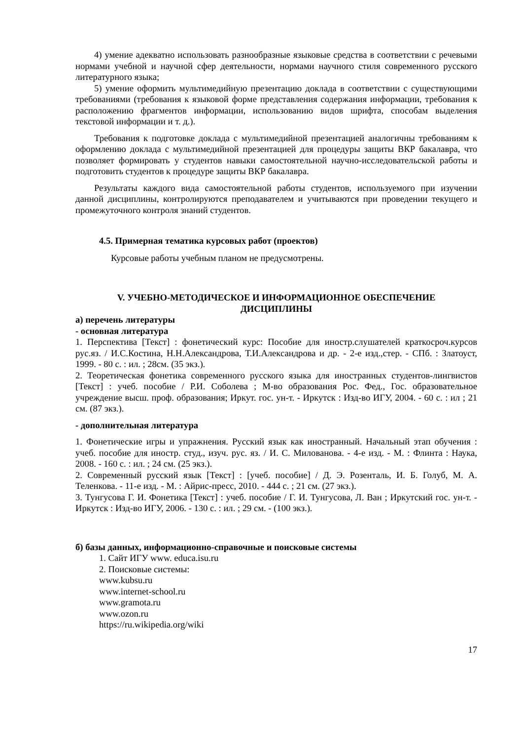4) умение адекватно использовать разнообразные языковые средства в соответствии с речевыми нормами учебной и научной сфер деятельности, нормами научного стиля современного русского литературного языка;
5) умение оформить мультимедийную презентацию доклада в соответствии с существующими требованиями (требования к языковой форме представления содержания информации, требования к расположению фрагментов информации, использованию видов шрифта, способам выделения текстовой информации и т. д.).
Требования к подготовке доклада с мультимедийной презентацией аналогичны требованиям к оформлению доклада с мультимедийной презентацией для процедуры защиты ВКР бакалавра, что позволяет формировать у студентов навыки самостоятельной научно-исследовательской работы и подготовить студентов к процедуре защиты ВКР бакалавра.
Результаты каждого вида самостоятельной работы студентов, используемого при изучении данной дисциплины, контролируются преподавателем и учитываются при проведении текущего и промежуточного контроля знаний студентов.
4.5. Примерная тематика курсовых работ (проектов)
Курсовые работы учебным планом не предусмотрены.
V. УЧЕБНО-МЕТОДИЧЕСКОЕ И ИНФОРМАЦИОННОЕ ОБЕСПЕЧЕНИЕ
ДИСЦИПЛИНЫ
а) перечень литературы
- основная литература
1. Перспектива [Текст] : фонетический курс: Пособие для иностр.слушателей краткосроч.курсов рус.яз. / И.С.Костина, Н.Н.Александрова, Т.И.Александрова и др. - 2-е изд.,стер. - СПб. : Златоуст, 1999. - 80 с. : ил. ; 28см. (35 экз.).
2. Теоретическая фонетика современного русского языка для иностранных студентов-лингвистов [Текст] : учеб. пособие / Р.И. Соболева ; М-во образования Рос. Фед., Гос. образовательное учреждение высш. проф. образования; Иркут. гос. ун-т. - Иркутск : Изд-во ИГУ, 2004. - 60 с. : ил ; 21 см. (87 экз.).
- дополнительная литература
1. Фонетические игры и упражнения. Русский язык как иностранный. Начальный этап обучения : учеб. пособие для иностр. студ., изуч. рус. яз. / И. С. Милованова. - 4-е изд. - М. : Флинта : Наука, 2008. - 160 с. : ил. ; 24 см. (25 экз.).
2. Современный русский язык [Текст] : [учеб. пособие] / Д. Э. Розенталь, И. Б. Голуб, М. А. Теленкова. - 11-е изд. - М. : Айрис-пресс, 2010. - 444 с. ; 21 см. (27 экз.).
3. Тунгусова Г. И. Фонетика [Текст] : учеб. пособие / Г. И. Тунгусова, Л. Ван ; Иркутский гос. ун-т. - Иркутск : Изд-во ИГУ, 2006. - 130 с. : ил. ; 29 см. - (100 экз.).
б) базы данных, информационно-справочные и поисковые системы
1. Сайт ИГУ www. educa.isu.ru
2. Поисковые системы:
www.kubsu.ru
www.internet-school.ru
www.gramota.ru
www.ozon.ru
https://ru.wikipedia.org/wiki
17